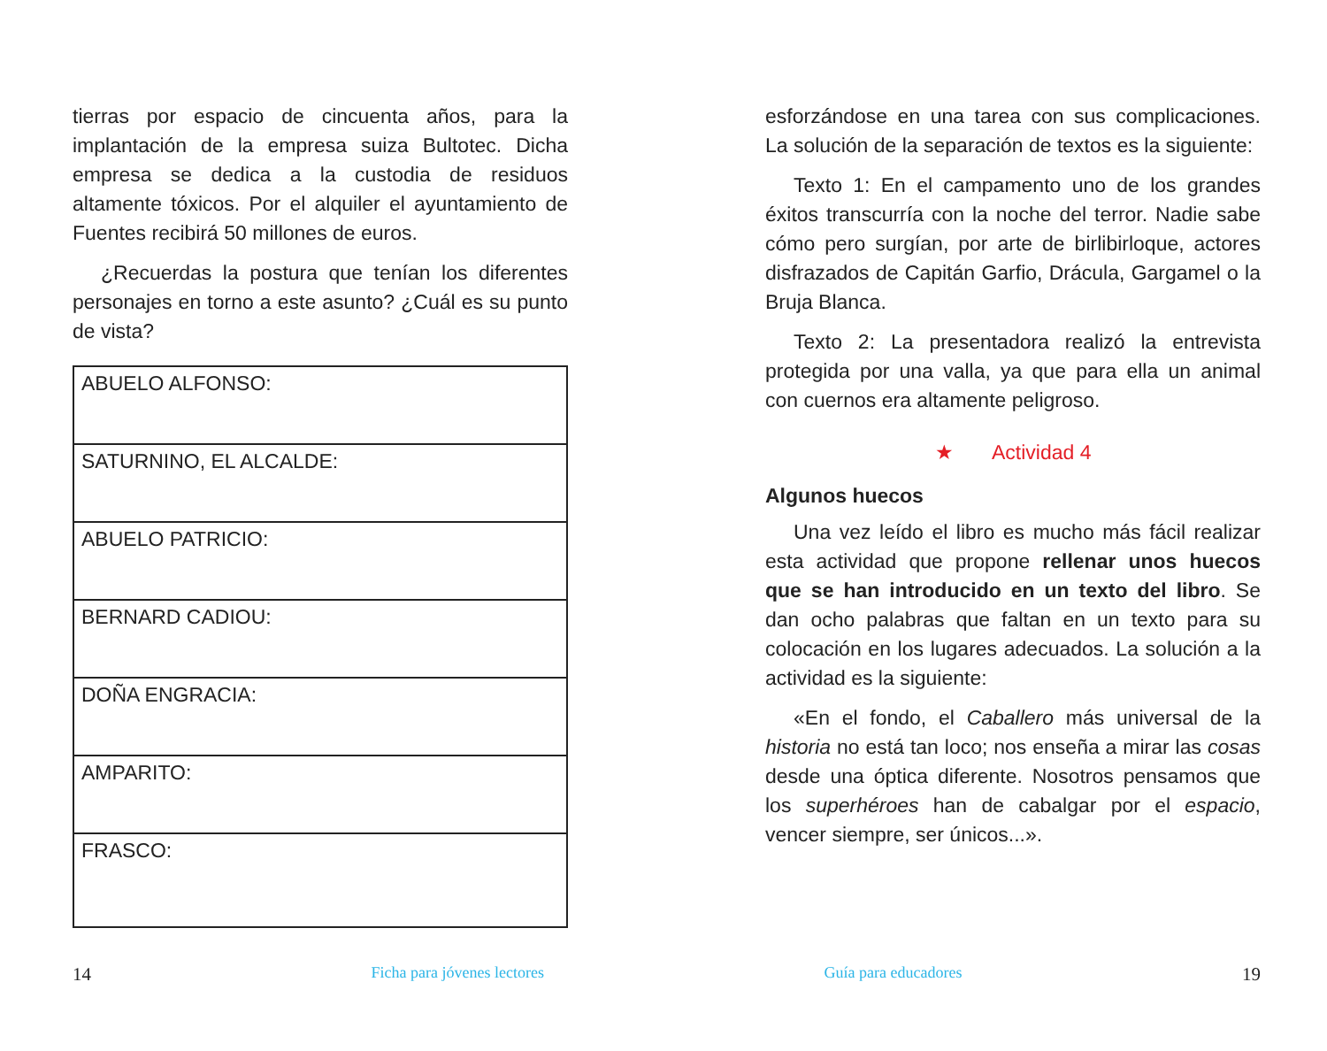tierras por espacio de cincuenta años, para la implantación de la empresa suiza Bultotec. Dicha empresa se dedica a la custodia de residuos altamente tóxicos. Por el alquiler el ayuntamiento de Fuentes recibirá 50 millones de euros.
¿Recuerdas la postura que tenían los diferentes personajes en torno a este asunto? ¿Cuál es su punto de vista?
| ABUELO ALFONSO: |
| SATURNINO, EL ALCALDE: |
| ABUELO PATRICIO: |
| BERNARD CADIOU: |
| DOÑA ENGRACIA: |
| AMPARITO: |
| FRASCO: |
esforzándose en una tarea con sus complicaciones. La solución de la separación de textos es la siguiente:
Texto 1: En el campamento uno de los grandes éxitos transcurría con la noche del terror. Nadie sabe cómo pero surgían, por arte de birlibirloque, actores disfrazados de Capitán Garfio, Drácula, Gargamel o la Bruja Blanca.
Texto 2: La presentadora realizó la entrevista protegida por una valla, ya que para ella un animal con cuernos era altamente peligroso.
★ Actividad 4
Algunos huecos
Una vez leído el libro es mucho más fácil realizar esta actividad que propone rellenar unos huecos que se han introducido en un texto del libro. Se dan ocho palabras que faltan en un texto para su colocación en los lugares adecuados. La solución a la actividad es la siguiente:
«En el fondo, el Caballero más universal de la historia no está tan loco; nos enseña a mirar las cosas desde una óptica diferente. Nosotros pensamos que los superhéroes han de cabalgar por el espacio, vencer siempre, ser únicos...».
14 Ficha para jóvenes lectores Guía para educadores 19